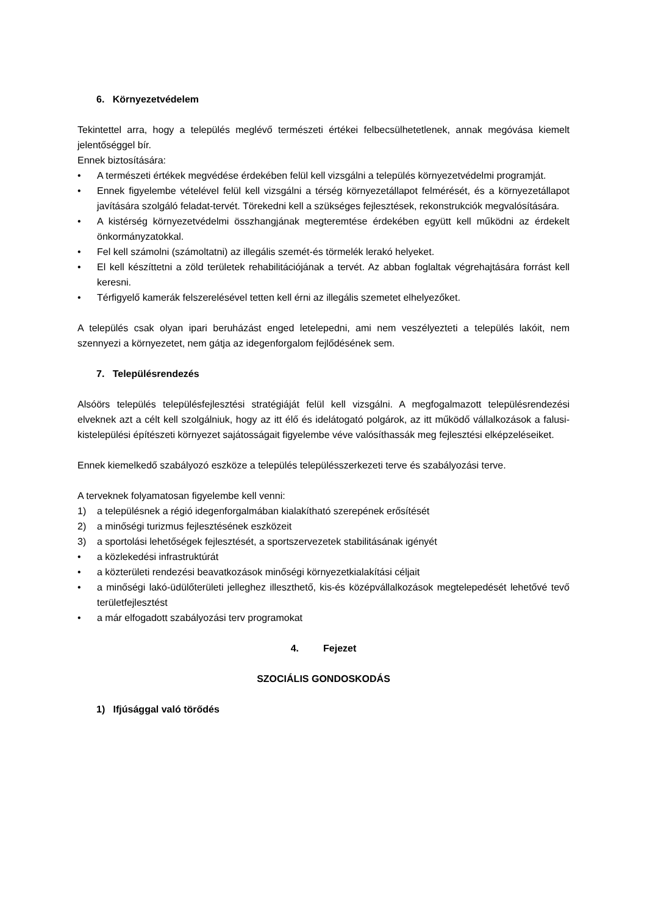6. Környezetvédelem
Tekintettel arra, hogy a település meglévő természeti értékei felbecsülhetetlenek, annak megóvása kiemelt jelentőséggel bír.
Ennek biztosítására:
• A természeti értékek megvédése érdekében felül kell vizsgálni a település környezetvédelmi programját.
• Ennek figyelembe vételével felül kell vizsgálni a térség környezetállapot felmérését, és a környezetállapot javítására szolgáló feladat-tervét. Törekedni kell a szükséges fejlesztések, rekonstrukciók megvalósítására.
• A kistérség környezetvédelmi összhangjának megteremtése érdekében együtt kell működni az érdekelt önkormányzatokkal.
• Fel kell számolni (számoltatni) az illegális szemét-és törmelék lerakó helyeket.
• El kell készíttetni a zöld területek rehabilitációjának a tervét. Az abban foglaltak végrehajtására forrást kell keresni.
• Térfigyelő kamerák felszerelésével tetten kell érni az illegális szemetet elhelyezőket.
A település csak olyan ipari beruházást enged letelepedni, ami nem veszélyezteti a település lakóit, nem szennyezi a környezetet, nem gátja az idegenforgalom fejlődésének sem.
7. Településrendezés
Alsóörs település településfejlesztési stratégiáját felül kell vizsgálni. A megfogalmazott településrendezési elveknek azt a célt kell szolgálniuk, hogy az itt élő és idelátogató polgárok, az itt működő vállalkozások a falusi-kistelepülési építészeti környezet sajátosságait figyelembe véve valósíthassák meg fejlesztési elképzeléseiket.
Ennek kiemelkedő szabályozó eszköze a település településszerkezeti terve és szabályozási terve.
A terveknek folyamatosan figyelembe kell venni:
1) a településnek a régió idegenforgalmában kialakítható szerepének erősítését
2) a minőségi turizmus fejlesztésének eszközeit
3) a sportolási lehetőségek fejlesztését, a sportszervezetek stabilitásának igényét
• a közlekedési infrastruktúrát
• a közterületi rendezési beavatkozások minőségi környezetkialakítási céljait
• a minőségi lakó-üdülőterületi jelleghez illeszthető, kis-és középvállalkozások megtelepedését lehetővé tevő területfejlesztést
• a már elfogadott szabályozási terv programokat
4. Fejezet
SZOCIÁLIS GONDOSKODÁS
1) Ifjúsággal való törődés